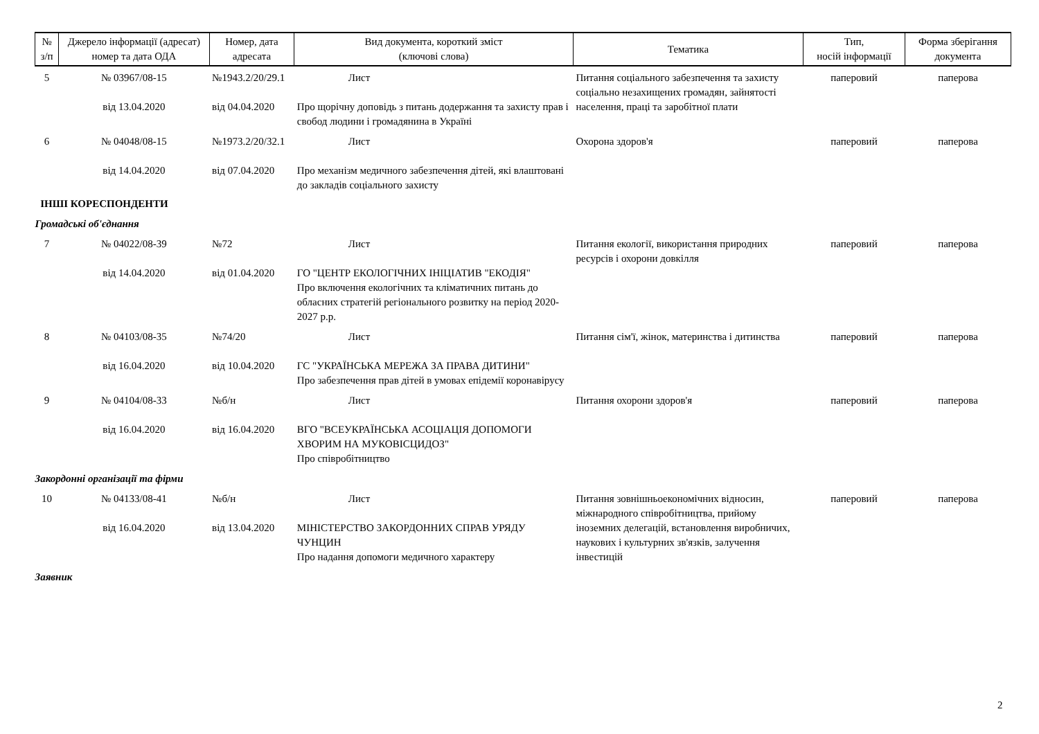| № з/п | Джерело інформації (адресат) номер та дата ОДА | Номер, дата адресата | Вид документа, короткий зміст (ключові слова) | Тематика | Тип, носій інформації | Форма зберігання документа |
| --- | --- | --- | --- | --- | --- | --- |
| 5 | № 03967/08-15 від 13.04.2020 | №1943.2/20/29.1 від 04.04.2020 | Лист Про щорічну доповідь з питань додержання та захисту прав і свобод людини і громадянина в Україні | Питання соціального забезпечення та захисту соціально незахищених громадян, зайнятості населення, праці та заробітної плати | паперовий | паперова |
| 6 | № 04048/08-15 від 14.04.2020 | №1973.2/20/32.1 від 07.04.2020 | Лист Про механізм медичного забезпечення дітей, які влаштовані до закладів соціального захисту | Охорона здоров'я | паперовий | паперова |
| ІНШІ КОРЕСПОНДЕНТИ | | | | | | |
| Громадські об'єднання | | | | | | |
| 7 | № 04022/08-39 від 14.04.2020 | №72 від 01.04.2020 | Лист ГО "ЦЕНТР ЕКОЛОГІЧНИХ ІНІЦІАТИВ "ЕКОДІЯ" Про включення екологічних та кліматичних питань до обласних стратегій регіонального розвитку на період 2020-2027 р.р. | Питання екології, використання природних ресурсів і охорони довкілля | паперовий | паперова |
| 8 | № 04103/08-35 від 16.04.2020 | №74/20 від 10.04.2020 | Лист ГС "УКРАЇНСЬКА МЕРЕЖА ЗА ПРАВА ДИТИНИ" Про забезпечення прав дітей в умовах епідемії коронавірусу | Питання сім'ї, жінок, материнства і дитинства | паперовий | паперова |
| 9 | № 04104/08-33 від 16.04.2020 | №б/н від 16.04.2020 | Лист ВГО "ВСЕУКРАЇНСЬКА АСОЦІАЦІЯ ДОПОМОГИ ХВОРИМ НА МУКОВІСЦИДОЗ" Про співробітництво | Питання охорони здоров'я | паперовий | паперова |
| Закордонні організації та фірми | | | | | | |
| 10 | № 04133/08-41 від 16.04.2020 | №б/н від 13.04.2020 | Лист МІНІСТЕРСТВО ЗАКОРДОННИХ СПРАВ УРЯДУ ЧУНЦИН Про надання допомоги медичного характеру | Питання зовнішньоекономічних відносин, міжнародного співробітництва, прийому іноземних делегацій, встановлення виробничих, наукових і культурних зв'язків, залучення інвестицій | паперовий | паперова |
| Заявник | | | | | | |
2